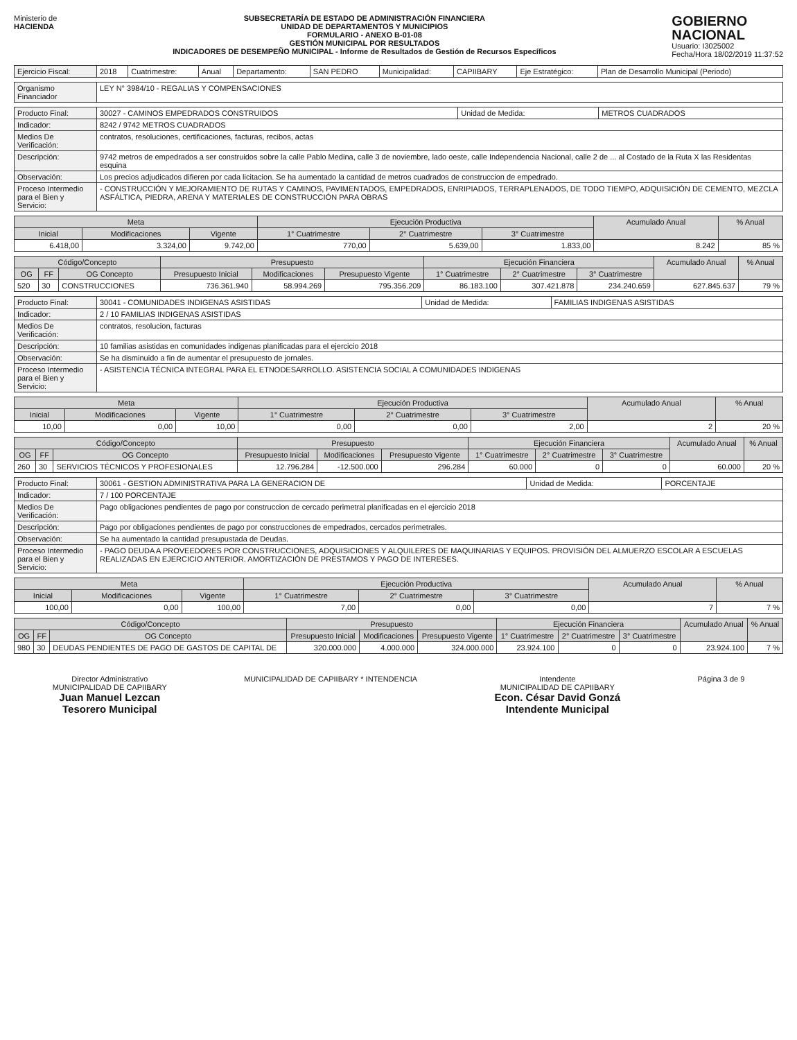Ministerio de
HACIENDA
SUBSECRETARÍA DE ESTADO DE ADMINISTRACIÓN FINANCIERA
UNIDAD DE DEPARTAMENTOS Y MUNICIPIOS
FORMULARIO - ANEXO B-01-08
GESTIÓN MUNICIPAL POR RESULTADOS
INDICADORES DE DESEMPEÑO MUNICIPAL - Informe de Resultados de Gestión de Recursos Específicos
GOBIERNO
NACIONAL
Usuario: I3025002
Fecha/Hora 18/02/2019 11:37:52
| Ejercicio Fiscal: | 2018 | Cuatrimestre: | Anual | Departamento: | SAN PEDRO | Municipalidad: | CAPIIBARY | Eje Estratégico: | Plan de Desarrollo Municipal (Periodo) |
| Organismo Financiador | LEY N° 3984/10 - REGALIAS Y COMPENSACIONES |
| Producto Final: | 30027 - CAMINOS EMPEDRADOS CONSTRUIDOS | Unidad de Medida: | METROS CUADRADOS |
| Indicador: | 8242 / 9742 METROS CUADRADOS | | |
| Medios De Verificación: | contratos, resoluciones, certificaciones, facturas, recibos, actas | | |
| Descripción: | 9742 metros de empedrados a ser construidos sobre la calle Pablo Medina, calle 3 de noviembre, lado oeste, calle Independencia Nacional, calle 2 de ... al Costado de la Ruta X las Residentas esquina | | |
| Observación: | Los precios adjudicados difieren por cada licitacion. Se ha aumentado la cantidad de metros cuadrados de construccion de empedrado. | | |
| Proceso Intermedio para el Bien y Servicio: | - CONSTRUCCIÓN Y MEJORAMIENTO DE RUTAS Y CAMINOS, PAVIMENTADOS, EMPEDRADOS, ENRIPIADOS, TERRAPLENADOS, DE TODO TIEMPO, ADQUISICIÓN DE CEMENTO, MEZCLA ASFÁLTICA, PIEDRA, ARENA Y MATERIALES DE CONSTRUCCIÓN PARA OBRAS | | |
| Meta | | | Ejecución Productiva | | | Acumulado Anual | % Anual |
| --- | --- | --- | --- | --- | --- | --- | --- |
| Inicial | Modificaciones | Vigente | 1° Cuatrimestre | 2° Cuatrimestre | 3° Cuatrimestre | | |
| 6.418,00 | 3.324,00 | 9.742,00 | 770,00 | 5.639,00 | 1.833,00 | 8.242 | 85 % |
| Código/Concepto | | | Presupuesto | | | Ejecución Financiera | | | Acumulado Anual | % Anual |
| --- | --- | --- | --- | --- | --- | --- | --- | --- | --- | --- |
| OG | FF | OG Concepto | Presupuesto Inicial | Modificaciones | Presupuesto Vigente | 1° Cuatrimestre | 2° Cuatrimestre | 3° Cuatrimestre | | |
| 520 | 30 | CONSTRUCCIONES | 736.361.940 | 58.994.269 | 795.356.209 | 86.183.100 | 307.421.878 | 234.240.659 | 627.845.637 | 79 % |
| Producto Final: | 30041 - COMUNIDADES INDIGENAS ASISTIDAS | Unidad de Medida: | FAMILIAS INDIGENAS ASISTIDAS |
| Indicador: | 2 / 10 FAMILIAS INDIGENAS ASISTIDAS | | |
| Medios De Verificación: | contratos, resolucion, facturas | | |
| Descripción: | 10 familias asistidas en comunidades indigenas planificadas para el ejercicio 2018 | | |
| Observación: | Se ha disminuido a fin de aumentar el presupuesto de jornales. | | |
| Proceso Intermedio para el Bien y Servicio: | - ASISTENCIA TÉCNICA INTEGRAL PARA EL ETNODESARROLLO. ASISTENCIA SOCIAL A COMUNIDADES INDIGENAS | | |
| Meta | | | Ejecución Productiva | | | Acumulado Anual | % Anual |
| --- | --- | --- | --- | --- | --- | --- | --- |
| Inicial | Modificaciones | Vigente | 1° Cuatrimestre | 2° Cuatrimestre | 3° Cuatrimestre | | |
| 10,00 | 0,00 | 10,00 | 0,00 | 0,00 | 2,00 | 2 | 20 % |
| Código/Concepto | | | Presupuesto | | | Ejecución Financiera | | | Acumulado Anual | % Anual |
| --- | --- | --- | --- | --- | --- | --- | --- | --- | --- | --- |
| OG | FF | OG Concepto | Presupuesto Inicial | Modificaciones | Presupuesto Vigente | 1° Cuatrimestre | 2° Cuatrimestre | 3° Cuatrimestre | | |
| 260 | 30 | SERVICIOS TÉCNICOS Y PROFESIONALES | 12.796.284 | -12.500.000 | 296.284 | 60.000 | 0 | 0 | 60.000 | 20 % |
| Producto Final: | 30061 - GESTION ADMINISTRATIVA PARA LA GENERACION DE | Unidad de Medida: | PORCENTAJE |
| Indicador: | 7 / 100 PORCENTAJE | | |
| Medios De Verificación: | Pago obligaciones pendientes de pago por construccion de cercado perimetral planificadas en el ejercicio 2018 | | |
| Descripción: | Pago por obligaciones pendientes de pago por construcciones de empedrados, cercados perimetrales. | | |
| Observación: | Se ha aumentado la cantidad presupustada de Deudas. | | |
| Proceso Intermedio para el Bien y Servicio: | - PAGO DEUDA A PROVEEDORES POR CONSTRUCCIONES, ADQUISICIONES Y ALQUILERES DE MAQUINARIAS Y EQUIPOS. PROVISIÓN DEL ALMUERZO ESCOLAR A ESCUELAS REALIZADAS EN EJERCICIO ANTERIOR. AMORTIZACIÓN DE PRESTAMOS Y PAGO DE INTERESES. | | |
| Meta | | | Ejecución Productiva | | | Acumulado Anual | % Anual |
| --- | --- | --- | --- | --- | --- | --- | --- |
| Inicial | Modificaciones | Vigente | 1° Cuatrimestre | 2° Cuatrimestre | 3° Cuatrimestre | | |
| 100,00 | 0,00 | 100,00 | 7,00 | 0,00 | 0,00 | 7 | 7 % |
| Código/Concepto | | | Presupuesto | | | Ejecución Financiera | | | Acumulado Anual | % Anual |
| --- | --- | --- | --- | --- | --- | --- | --- | --- | --- | --- |
| OG | FF | OG Concepto | Presupuesto Inicial | Modificaciones | Presupuesto Vigente | 1° Cuatrimestre | 2° Cuatrimestre | 3° Cuatrimestre | | |
| 980 | 30 | DEUDAS PENDIENTES DE PAGO DE GASTOS DE CAPITAL DE | 320.000.000 | 4.000.000 | 324.000.000 | 23.924.100 | 0 | 0 | 23.924.100 | 7 % |
Director Administrativo
MUNICIPALIDAD DE CAPIIBARY
Juan Manuel Lezcan
Tesorero Municipal
MUNICIPALIDAD DE CAPIIBARY * INTENDENCIA
Intendente
MUNICIPALIDAD DE CAPIIBARY
Econ. César David Gonzá
Intendente Municipal
Página 3 de 9